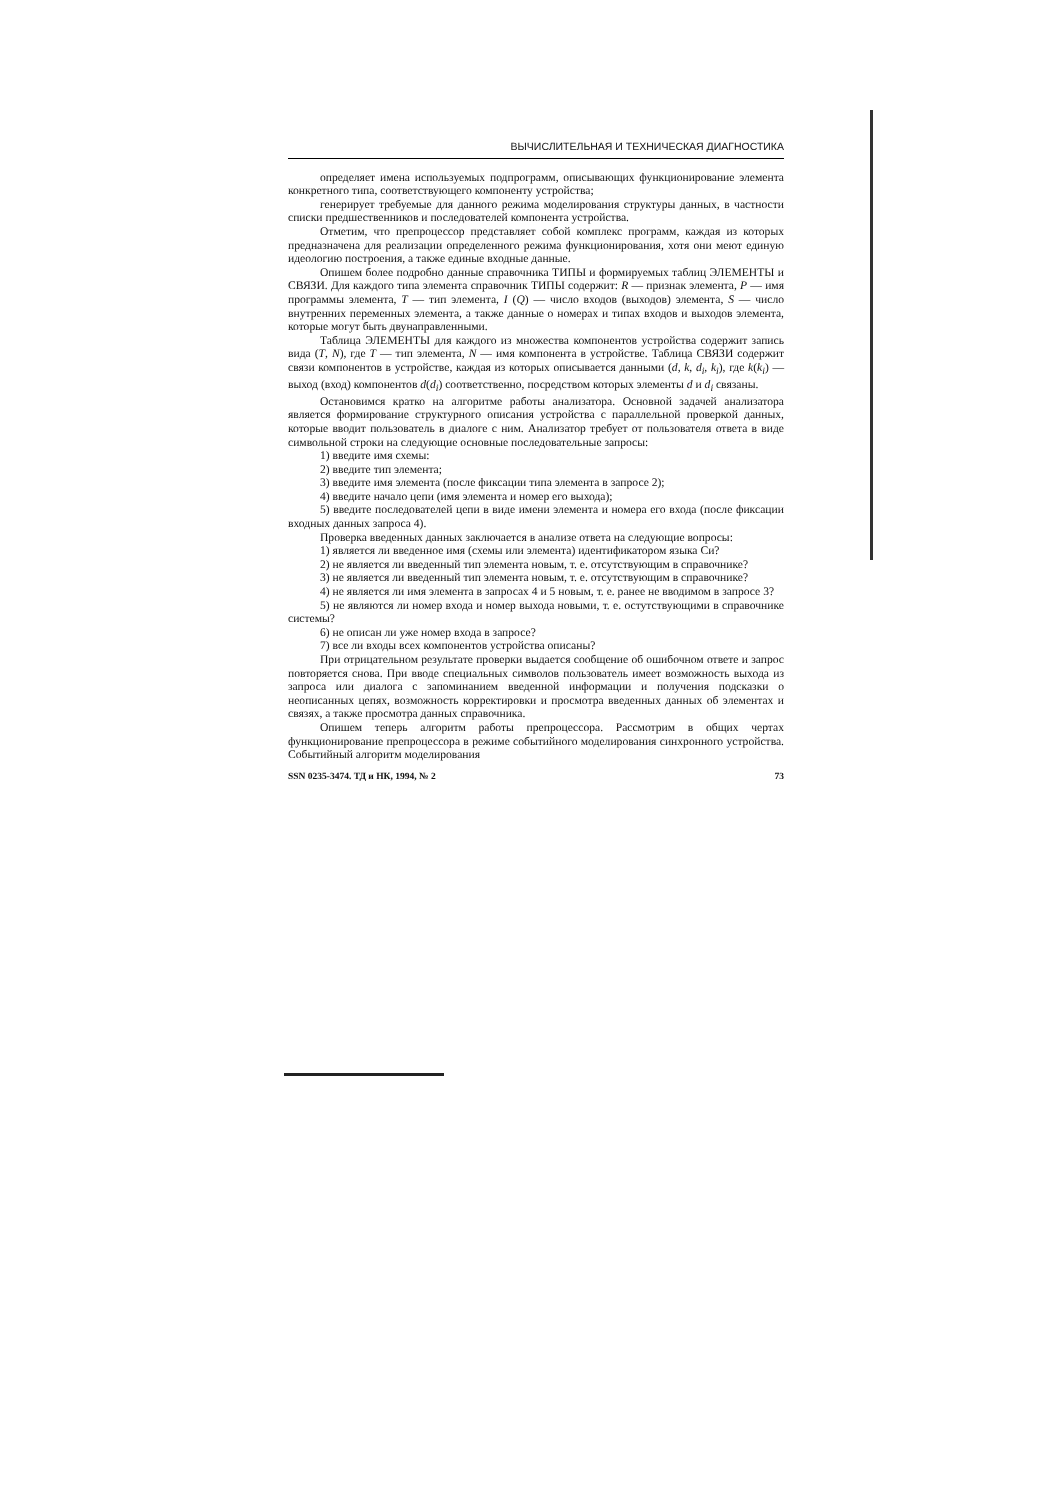ВЫЧИСЛИТЕЛЬНАЯ И ТЕХНИЧЕСКАЯ ДИАГНОСТИКА
определяет имена используемых подпрограмм, описывающих функционирование элемента конкретного типа, соответствующего компоненту устройства;
генерирует требуемые для данного режима моделирования структуры данных, в частности списки предшественников и последователей компонента устройства.
Отметим, что препроцессор представляет собой комплекс программ, каждая из которых предназначена для реализации определенного режима функционирования, хотя они меют единую идеологию построения, а также единые входные данные.
Опишем более подробно данные справочника ТИПЫ и формируемых таблиц ЭЛЕМЕНТЫ и СВЯЗИ. Для каждого типа элемента справочник ТИПЫ содержит: R — признак элемента, P — имя программы элемента, T — тип элемента, I (Q) — число входов (выходов) элемента, S — число внутренних переменных элемента, а также данные о номерах и типах входов и выходов элемента, которые могут быть двунаправленными.
Таблица ЭЛЕМЕНТЫ для каждого из множества компонентов устройства содержит запись вида (T, N), где T — тип элемента, N — имя компонента в устройстве. Таблица СВЯЗИ содержит связи компонентов в устройстве, каждая из которых описывается данными (d, k, d<sub>i</sub>, k<sub>i</sub>), где k(k<sub>i</sub>) — выход (вход) компонентов d(d<sub>i</sub>) соответственно, посредством которых элементы d и d<sub>i</sub> связаны.
Остановимся кратко на алгоритме работы анализатора. Основной задачей анализатора является формирование структурного описания устройства с параллельной проверкой данных, которые вводит пользователь в диалоге с ним. Анализатор требует от пользователя ответа в виде символьной строки на следующие основные последовательные запросы:
1) введите имя схемы:
2) введите тип элемента;
3) введите имя элемента (после фиксации типа элемента в запросе 2);
4) введите начало цепи (имя элемента и номер его выхода);
5) введите последователей цепи в виде имени элемента и номера его входа (после фиксации входных данных запроса 4).
Проверка введенных данных заключается в анализе ответа на следующие вопросы:
1) является ли введенное имя (схемы или элемента) идентификатором языка Си?
2) не является ли введенный тип элемента новым, т. е. отсутствующим в справочнике?
3) не является ли введенный тип элемента новым, т. е. отсутствующим в справочнике?
4) не является ли имя элемента в запросах 4 и 5 новым, т. е. ранее не вводимом в запросе 3?
5) не являются ли номер входа и номер выхода новыми, т. е. остутствующими в справочнике системы?
6) не описан ли уже номер входа в запросе?
7) все ли входы всех компонентов устройства описаны?
При отрицательном результате проверки выдается сообщение об ошибочном ответе и запрос повторяется снова. При вводе специальных символов пользователь имеет возможность выхода из запроса или диалога с запоминанием введенной информации и получения подсказки о неописанных цепях, возможность корректировки и просмотра введенных данных об элементах и связях, а также просмотра данных справочника.
Опишем теперь алгоритм работы препроцессора. Рассмотрим в общих чертах функционирование препроцессора в режиме событийного моделирования синхронного устройства. Событийный алгоритм моделирования
SSN 0235-3474. ТД и НК, 1994, № 2 73